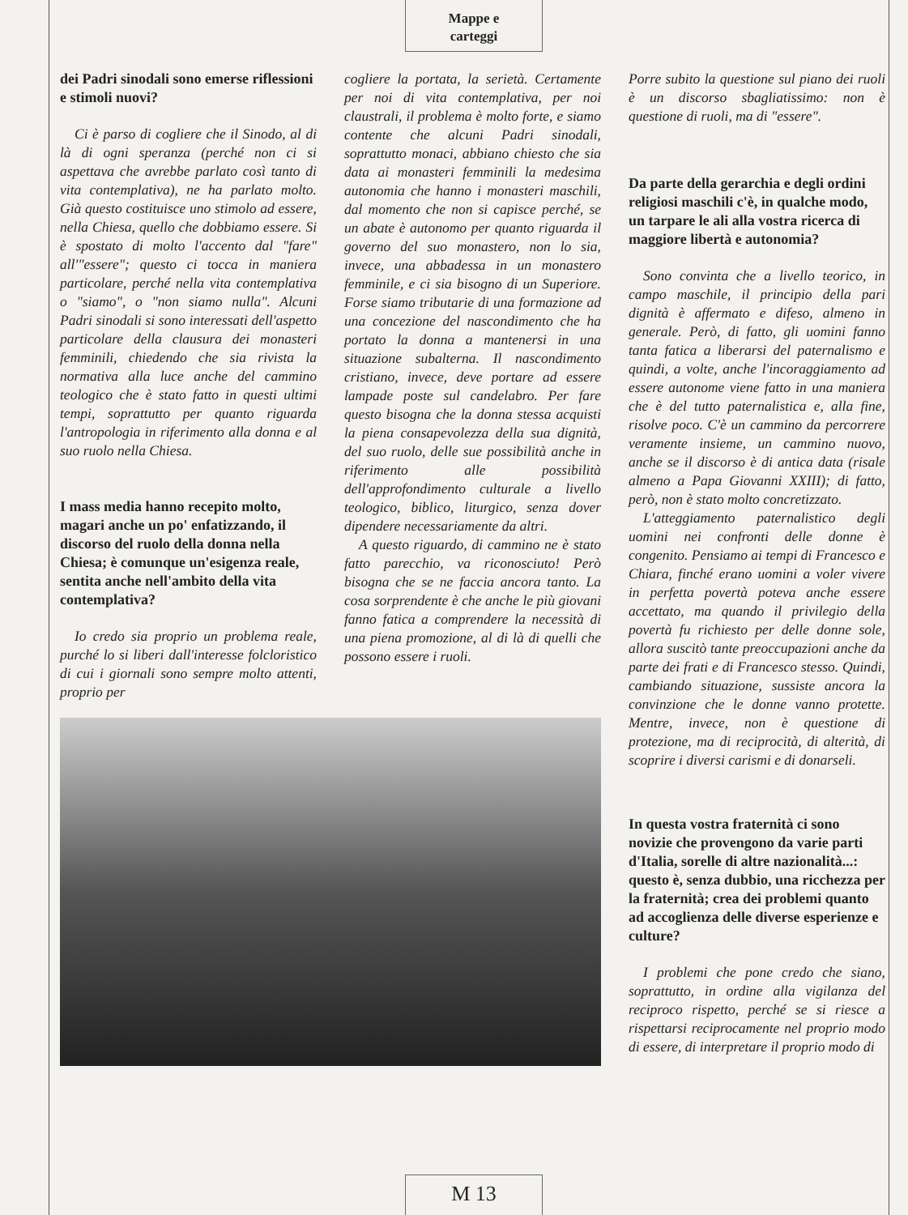Mappe e
carteggi
dei Padri sinodali sono emerse riflessioni e stimoli nuovi?
Ci è parso di cogliere che il Sinodo, al di là di ogni speranza (perché non ci si aspettava che avrebbe parlato così tanto di vita contemplativa), ne ha parlato molto. Già questo costituisce uno stimolo ad essere, nella Chiesa, quello che dobbiamo essere. Si è spostato di molto l'accento dal "fare" all'"essere"; questo ci tocca in maniera particolare, perché nella vita contemplativa o "siamo", o "non siamo nulla". Alcuni Padri sinodali si sono interessati dell'aspetto particolare della clausura dei monasteri femminili, chiedendo che sia rivista la normativa alla luce anche del cammino teologico che è stato fatto in questi ultimi tempi, soprattutto per quanto riguarda l'antropologia in riferimento alla donna e al suo ruolo nella Chiesa.
I mass media hanno recepito molto, magari anche un po' enfatizzando, il discorso del ruolo della donna nella Chiesa; è comunque un'esigenza reale, sentita anche nell'ambito della vita contemplativa?
Io credo sia proprio un problema reale, purché lo si liberi dall'interesse folcloristico di cui i giornali sono sempre molto attenti, proprio per
cogliere la portata, la serietà. Certamente per noi di vita contemplativa, per noi claustrali, il problema è molto forte, e siamo contente che alcuni Padri sinodali, soprattutto monaci, abbiano chiesto che sia data ai monasteri femminili la medesima autonomia che hanno i monasteri maschili, dal momento che non si capisce perché, se un abate è autonomo per quanto riguarda il governo del suo monastero, non lo sia, invece, una abbadessa in un monastero femminile, e ci sia bisogno di un Superiore. Forse siamo tributarie di una formazione ad una concezione del nascondimento che ha portato la donna a mantenersi in una situazione subalterna. Il nascondimento cristiano, invece, deve portare ad essere lampade poste sul candelabro. Per fare questo bisogna che la donna stessa acquisti la piena consapevolezza della sua dignità, del suo ruolo, delle sue possibilità anche in riferimento alle possibilità dell'approfondimento culturale a livello teologico, biblico, liturgico, senza dover dipendere necessariamente da altri.
A questo riguardo, di cammino ne è stato fatto parecchio, va riconosciuto! Però bisogna che se ne faccia ancora tanto. La cosa sorprendente è che anche le più giovani fanno fatica a comprendere la necessità di una piena promozione, al di là di quelli che possono essere i ruoli.
Porre subito la questione sul piano dei ruoli è un discorso sbagliatissimo: non è questione di ruoli, ma di "essere".
Da parte della gerarchia e degli ordini religiosi maschili c'è, in qualche modo, un tarpare le ali alla vostra ricerca di maggiore libertà e autonomia?
Sono convinta che a livello teorico, in campo maschile, il principio della pari dignità è affermato e difeso, almeno in generale. Però, di fatto, gli uomini fanno tanta fatica a liberarsi del paternalismo e quindi, a volte, anche l'incoraggiamento ad essere autonome viene fatto in una maniera che è del tutto paternalistica e, alla fine, risolve poco. C'è un cammino da percorrere veramente insieme, un cammino nuovo, anche se il discorso è di antica data (risale almeno a Papa Giovanni XXIII); di fatto, però, non è stato molto concretizzato.
L'atteggiamento paternalistico degli uomini nei confronti delle donne è congenito. Pensiamo ai tempi di Francesco e Chiara, finché erano uomini a voler vivere in perfetta povertà poteva anche essere accettato, ma quando il privilegio della povertà fu richiesto per delle donne sole, allora suscitò tante preoccupazioni anche da parte dei frati e di Francesco stesso. Quindi, cambiando situazione, sussiste ancora la convinzione che le donne vanno protette. Mentre, invece, non è questione di protezione, ma di reciprocità, di alterità, di scoprire i diversi carismi e di donarseli.
In questa vostra fraternità ci sono novizie che provengono da varie parti d'Italia, sorelle di altre nazionalità...: questo è, senza dubbio, una ricchezza per la fraternità; crea dei problemi quanto ad accoglienza delle diverse esperienze e culture?
I problemi che pone credo che siano, soprattutto, in ordine alla vigilanza del reciproco rispetto, perché se si riesce a rispettarsi reciprocamente nel proprio modo di essere, di interpretare il proprio modo di
M 13